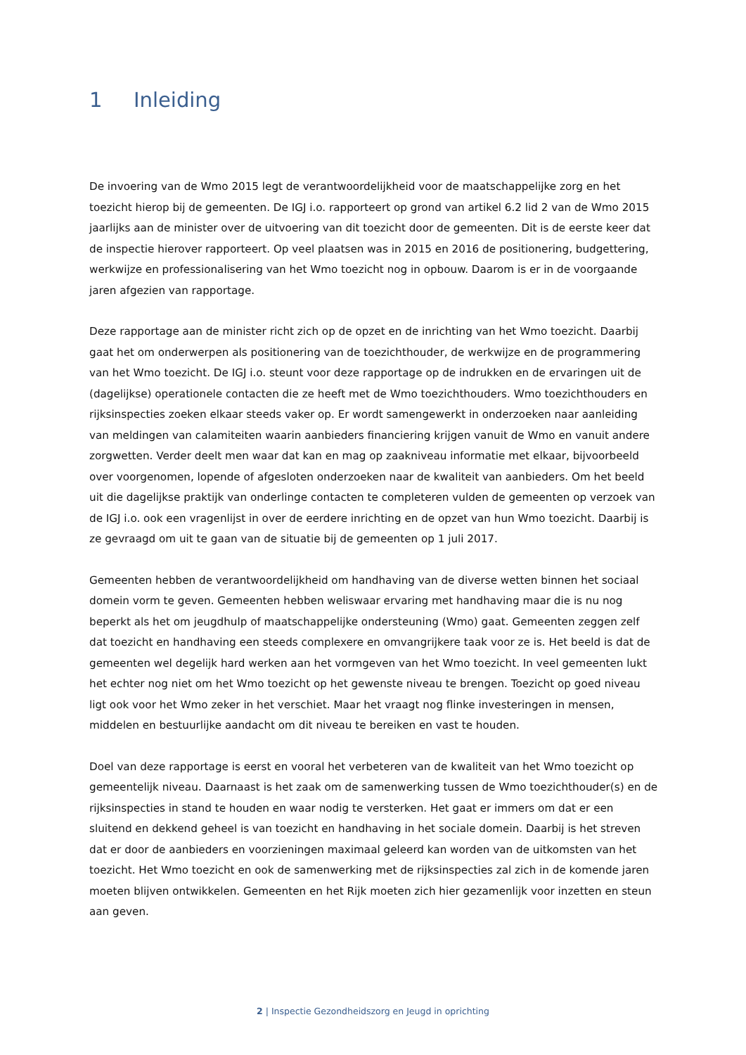1 Inleiding
De invoering van de Wmo 2015 legt de verantwoordelijkheid voor de maatschappelijke zorg en het toezicht hierop bij de gemeenten. De IGJ i.o. rapporteert op grond van artikel 6.2 lid 2 van de Wmo 2015 jaarlijks aan de minister over de uitvoering van dit toezicht door de gemeenten. Dit is de eerste keer dat de inspectie hierover rapporteert. Op veel plaatsen was in 2015 en 2016 de positionering, budgettering, werkwijze en professionalisering van het Wmo toezicht nog in opbouw. Daarom is er in de voorgaande jaren afgezien van rapportage.
Deze rapportage aan de minister richt zich op de opzet en de inrichting van het Wmo toezicht. Daarbij gaat het om onderwerpen als positionering van de toezichthouder, de werkwijze en de programmering van het Wmo toezicht. De IGJ i.o. steunt voor deze rapportage op de indrukken en de ervaringen uit de (dagelijkse) operationele contacten die ze heeft met de Wmo toezichthouders. Wmo toezichthouders en rijksinspecties zoeken elkaar steeds vaker op. Er wordt samengewerkt in onderzoeken naar aanleiding van meldingen van calamiteiten waarin aanbieders financiering krijgen vanuit de Wmo en vanuit andere zorgwetten. Verder deelt men waar dat kan en mag op zaakniveau informatie met elkaar, bijvoorbeeld over voorgenomen, lopende of afgesloten onderzoeken naar de kwaliteit van aanbieders. Om het beeld uit die dagelijkse praktijk van onderlinge contacten te completeren vulden de gemeenten op verzoek van de IGJ i.o. ook een vragenlijst in over de eerdere inrichting en de opzet van hun Wmo toezicht. Daarbij is ze gevraagd om uit te gaan van de situatie bij de gemeenten op 1 juli 2017.
Gemeenten hebben de verantwoordelijkheid om handhaving van de diverse wetten binnen het sociaal domein vorm te geven. Gemeenten hebben weliswaar ervaring met handhaving maar die is nu nog beperkt als het om jeugdhulp of maatschappelijke ondersteuning (Wmo) gaat. Gemeenten zeggen zelf dat toezicht en handhaving een steeds complexere en omvangrijkere taak voor ze is. Het beeld is dat de gemeenten wel degelijk hard werken aan het vormgeven van het Wmo toezicht. In veel gemeenten lukt het echter nog niet om het Wmo toezicht op het gewenste niveau te brengen. Toezicht op goed niveau ligt ook voor het Wmo zeker in het verschiet. Maar het vraagt nog flinke investeringen in mensen, middelen en bestuurlijke aandacht om dit niveau te bereiken en vast te houden.
Doel van deze rapportage is eerst en vooral het verbeteren van de kwaliteit van het Wmo toezicht op gemeentelijk niveau. Daarnaast is het zaak om de samenwerking tussen de Wmo toezichthouder(s) en de rijksinspecties in stand te houden en waar nodig te versterken. Het gaat er immers om dat er een sluitend en dekkend geheel is van toezicht en handhaving in het sociale domein. Daarbij is het streven dat er door de aanbieders en voorzieningen maximaal geleerd kan worden van de uitkomsten van het toezicht. Het Wmo toezicht en ook de samenwerking met de rijksinspecties zal zich in de komende jaren moeten blijven ontwikkelen. Gemeenten en het Rijk moeten zich hier gezamenlijk voor inzetten en steun aan geven.
2 | Inspectie Gezondheidszorg en Jeugd in oprichting